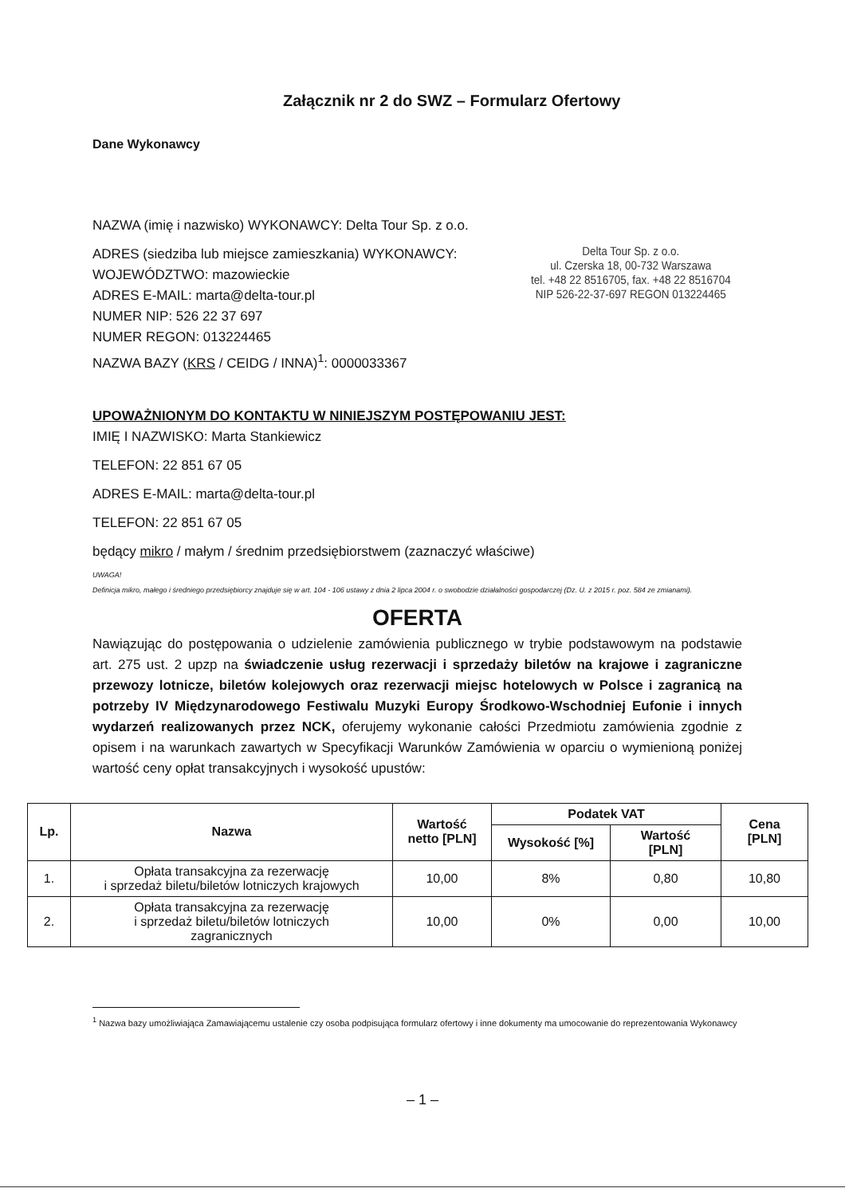Załącznik nr 2 do SWZ – Formularz Ofertowy
Dane Wykonawcy
NAZWA (imię i nazwisko) WYKONAWCY: Delta Tour Sp. z o.o.
ADRES (siedziba lub miejsce zamieszkania) WYKONAWCY:
WOJEWÓDZTWO: mazowieckie
ADRES E-MAIL: marta@delta-tour.pl
NUMER NIP: 526 22 37 697
NUMER REGON: 013224465
NAZWA BAZY (KRS / CEIDG / INNA)<sup>1</sup>: 0000033367
Delta Tour Sp. z o.o.
ul. Czerska 18, 00-732 Warszawa
tel. +48 22 8516705, fax. +48 22 8516704
NIP 526-22-37-697 REGON 013224465
UPOWAŻNIONYM DO KONTAKTU W NINIEJSZYM POSTĘPOWANIU JEST:
IMIĘ I NAZWISKO: Marta Stankiewicz
TELEFON: 22 851 67 05
ADRES E-MAIL: marta@delta-tour.pl
TELEFON: 22 851 67 05
będący mikro / małym / średnim przedsiębiorstwem (zaznaczyć właściwe)
UWAGA!
Definicja mikro, małego i średniego przedsiębiorcy znajduje się w art. 104 - 106 ustawy z dnia 2 lipca 2004 r. o swobodzie działalności gospodarczej (Dz. U. z 2015 r. poz. 584 ze zmianami).
OFERTA
Nawiązując do postępowania o udzielenie zamówienia publicznego w trybie podstawowym na podstawie art. 275 ust. 2 upzp na świadczenie usług rezerwacji i sprzedaży biletów na krajowe i zagraniczne przewozy lotnicze, biletów kolejowych oraz rezerwacji miejsc hotelowych w Polsce i zagranicą na potrzeby IV Międzynarodowego Festiwalu Muzyki Europy Środkowo-Wschodniej Eufonie i innych wydarzeń realizowanych przez NCK, oferujemy wykonanie całości Przedmiotu zamówienia zgodnie z opisem i na warunkach zawartych w Specyfikacji Warunków Zamówienia w oparciu o wymienioną poniżej wartość ceny opłat transakcyjnych i wysokość upustów:
| Lp. | Nazwa | Wartość netto [PLN] | Podatek VAT | | Cena [PLN] |
| --- | --- | --- | --- | --- | --- |
| | | | Wysokość [%] | Wartość [PLN] | |
| 1. | Opłata transakcyjna za rezerwację i sprzedaż biletu/biletów lotniczych krajowych | 10,00 | 8% | 0,80 | 10,80 |
| 2. | Opłata transakcyjna za rezerwację i sprzedaż biletu/biletów lotniczych zagranicznych | 10,00 | 0% | 0,00 | 10,00 |
<sup>1</sup> Nazwa bazy umożliwiająca Zamawiającemu ustalenie czy osoba podpisująca formularz ofertowy i inne dokumenty ma umocowanie do reprezentowania Wykonawcy
– 1 –